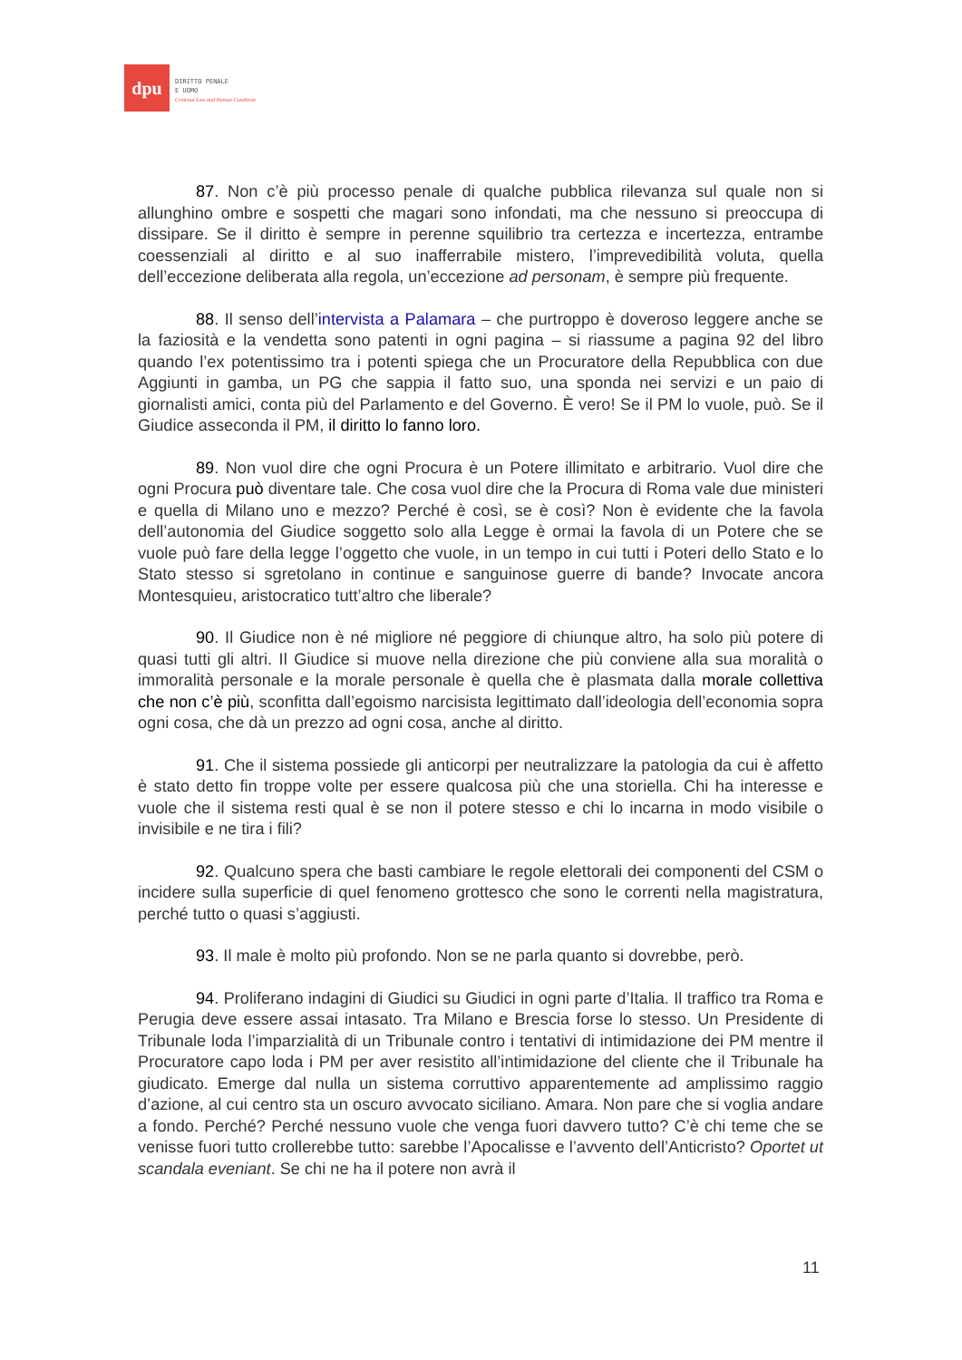dpu
DIRITTO PENALE
E UOMO
Criminal Law and Human Condition
87. Non c’è più processo penale di qualche pubblica rilevanza sul quale non si allunghino ombre e sospetti che magari sono infondati, ma che nessuno si preoccupa di dissipare. Se il diritto è sempre in perenne squilibrio tra certezza e incertezza, entrambe coessenziali al diritto e al suo inafferrabile mistero, l’imprevedibilità voluta, quella dell’eccezione deliberata alla regola, un’eccezione ad personam, è sempre più frequente.
88. Il senso dell’intervista a Palamara – che purtroppo è doveroso leggere anche se la faziosità e la vendetta sono patenti in ogni pagina – si riassume a pagina 92 del libro quando l’ex potentissimo tra i potenti spiega che un Procuratore della Repubblica con due Aggiunti in gamba, un PG che sappia il fatto suo, una sponda nei servizi e un paio di giornalisti amici, conta più del Parlamento e del Governo. È vero! Se il PM lo vuole, può. Se il Giudice asseconda il PM, il diritto lo fanno loro.
89. Non vuol dire che ogni Procura è un Potere illimitato e arbitrario. Vuol dire che ogni Procura può diventare tale. Che cosa vuol dire che la Procura di Roma vale due ministeri e quella di Milano uno e mezzo? Perché è così, se è così? Non è evidente che la favola dell’autonomia del Giudice soggetto solo alla Legge è ormai la favola di un Potere che se vuole può fare della legge l’oggetto che vuole, in un tempo in cui tutti i Poteri dello Stato e lo Stato stesso si sgretolano in continue e sanguinose guerre di bande? Invocate ancora Montesquieu, aristocratico tutt’altro che liberale?
90. Il Giudice non è né migliore né peggiore di chiunque altro, ha solo più potere di quasi tutti gli altri. Il Giudice si muove nella direzione che più conviene alla sua moralità o immoralità personale e la morale personale è quella che è plasmata dalla morale collettiva che non c’è più, sconfitta dall’egoismo narcisista legittimato dall’ideologia dell’economia sopra ogni cosa, che dà un prezzo ad ogni cosa, anche al diritto.
91. Che il sistema possiede gli anticorpi per neutralizzare la patologia da cui è affetto è stato detto fin troppe volte per essere qualcosa più che una storiella. Chi ha interesse e vuole che il sistema resti qual è se non il potere stesso e chi lo incarna in modo visibile o invisibile e ne tira i fili?
92. Qualcuno spera che basti cambiare le regole elettorali dei componenti del CSM o incidere sulla superficie di quel fenomeno grottesco che sono le correnti nella magistratura, perché tutto o quasi s’aggiusti.
93. Il male è molto più profondo. Non se ne parla quanto si dovrebbe, però.
94. Proliferano indagini di Giudici su Giudici in ogni parte d’Italia. Il traffico tra Roma e Perugia deve essere assai intasato. Tra Milano e Brescia forse lo stesso. Un Presidente di Tribunale loda l’imparzialità di un Tribunale contro i tentativi di intimidazione dei PM mentre il Procuratore capo loda i PM per aver resistito all’intimidazione del cliente che il Tribunale ha giudicato. Emerge dal nulla un sistema corruttivo apparentemente ad amplissimo raggio d’azione, al cui centro sta un oscuro avvocato siciliano. Amara. Non pare che si voglia andare a fondo. Perché? Perché nessuno vuole che venga fuori davvero tutto? C’è chi teme che se venisse fuori tutto crollerebbe tutto: sarebbe l’Apocalisse e l’avvento dell’Anticristo? Oportet ut scandala eveniant. Se chi ne ha il potere non avrà il
11